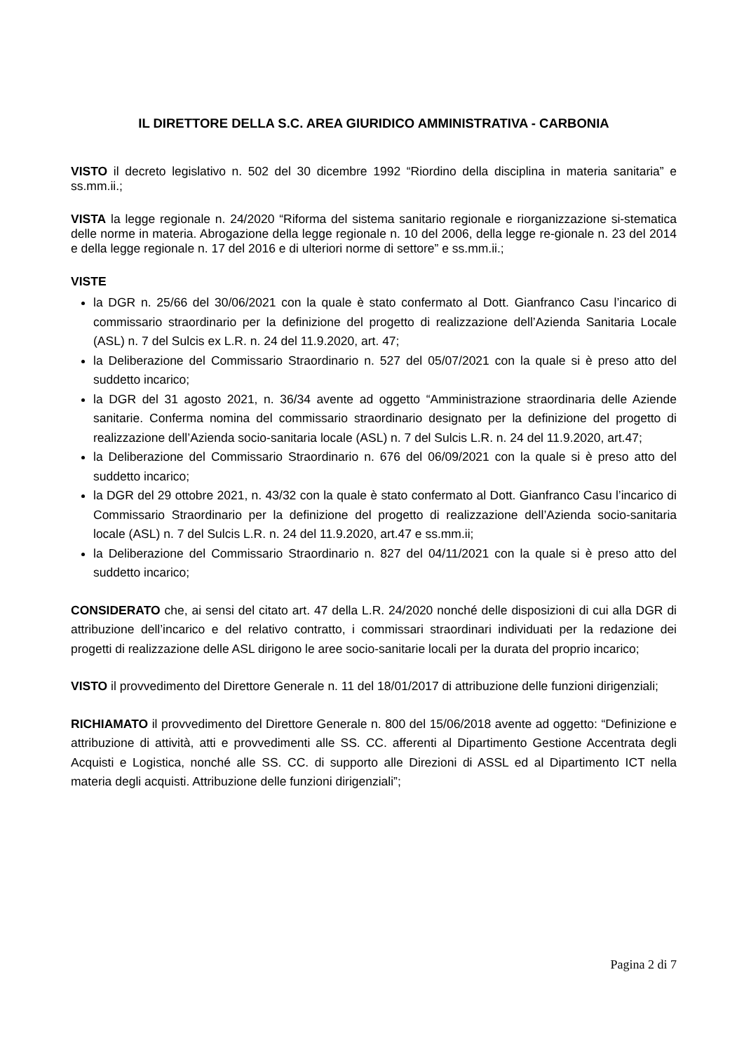IL DIRETTORE DELLA S.C. AREA GIURIDICO AMMINISTRATIVA - CARBONIA
VISTO il decreto legislativo n. 502 del 30 dicembre 1992 “Riordino della disciplina in materia sanitaria” e ss.mm.ii.;
VISTA la legge regionale n. 24/2020 “Riforma del sistema sanitario regionale e riorganizzazione si-stematica delle norme in materia. Abrogazione della legge regionale n. 10 del 2006, della legge re-gionale n. 23 del 2014 e della legge regionale n. 17 del 2016 e di ulteriori norme di settore” e ss.mm.ii.;
VISTE
la DGR n. 25/66 del 30/06/2021 con la quale è stato confermato al Dott. Gianfranco Casu l’incarico di commissario straordinario per la definizione del progetto di realizzazione dell’Azienda Sanitaria Locale (ASL) n. 7 del Sulcis ex L.R. n. 24 del 11.9.2020, art. 47;
la Deliberazione del Commissario Straordinario n. 527 del 05/07/2021 con la quale si è preso atto del suddetto incarico;
la DGR del 31 agosto 2021, n. 36/34 avente ad oggetto “Amministrazione straordinaria delle Aziende sanitarie. Conferma nomina del commissario straordinario designato per la definizione del progetto di realizzazione dell’Azienda socio-sanitaria locale (ASL) n. 7 del Sulcis L.R. n. 24 del 11.9.2020, art.47;
la Deliberazione del Commissario Straordinario n. 676 del 06/09/2021 con la quale si è preso atto del suddetto incarico;
la DGR del 29 ottobre 2021, n. 43/32 con la quale è stato confermato al Dott. Gianfranco Casu l’incarico di Commissario Straordinario per la definizione del progetto di realizzazione dell’Azienda socio-sanitaria locale (ASL) n. 7 del Sulcis L.R. n. 24 del 11.9.2020, art.47 e ss.mm.ii;
la Deliberazione del Commissario Straordinario n. 827 del 04/11/2021 con la quale si è preso atto del suddetto incarico;
CONSIDERATO che, ai sensi del citato art. 47 della L.R. 24/2020 nonché delle disposizioni di cui alla DGR di attribuzione dell’incarico e del relativo contratto, i commissari straordinari individuati per la redazione dei progetti di realizzazione delle ASL dirigono le aree socio-sanitarie locali per la durata del proprio incarico;
VISTO il provvedimento del Direttore Generale n. 11 del 18/01/2017 di attribuzione delle funzioni dirigenziali;
RICHIAMATO il provvedimento del Direttore Generale n. 800 del 15/06/2018 avente ad oggetto: “Definizione e attribuzione di attività, atti e provvedimenti alle SS. CC. afferenti al Dipartimento Gestione Accentrata degli Acquisti e Logistica, nonché alle SS. CC. di supporto alle Direzioni di ASSL ed al Dipartimento ICT nella materia degli acquisti. Attribuzione delle funzioni dirigenziali”;
Pagina 2 di 7